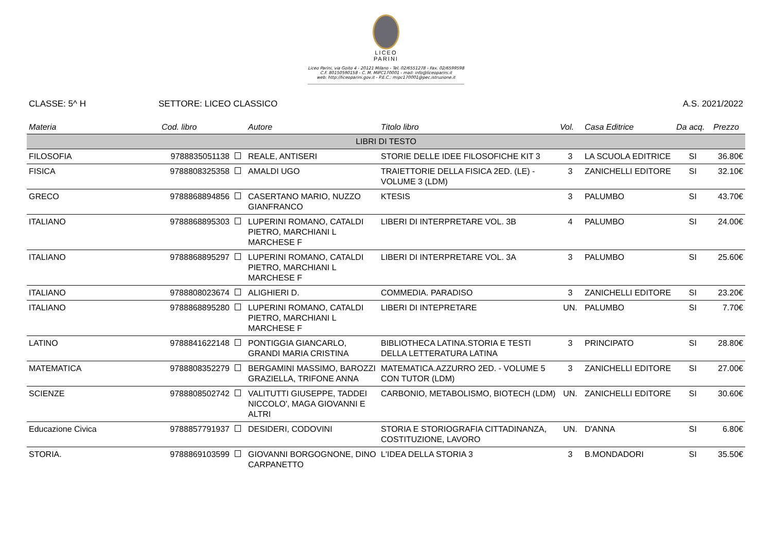LICEO
PARINI
Liceo Parini, via Goito 4 - 20121 Milano - Tel. 02/6551278 - Fax. 02/6599598
C.F. 80150590158 - C. M. MIPC170001 - mail: info@liceoparini.it
web: http://liceoparini.gov.it - P.E.C.: mipc170001@pec.istruzione.it
CLASSE: 5^ H SETTORE: LICEO CLASSICO A.S. 2021/2022
| Materia | Cod. libro | Autore | Titolo libro | Vol. | Casa Editrice | Da acq. | Prezzo |
| --- | --- | --- | --- | --- | --- | --- | --- |
| LIBRI DI TESTO | | | | | | | |
| FILOSOFIA | 9788835051138 | REALE, ANTISERI | STORIE DELLE IDEE FILOSOFICHE KIT 3 | 3 | LA SCUOLA EDITRICE | SI | 36.80€ |
| FISICA | 9788808325358 | AMALDI UGO | TRAIETTORIE DELLA FISICA 2ED. (LE) - VOLUME 3 (LDM) | 3 | ZANICHELLI EDITORE | SI | 32.10€ |
| GRECO | 9788868894856 | CASERTANO MARIO, NUZZO GIANFRANCO | KTESIS | 3 | PALUMBO | SI | 43.70€ |
| ITALIANO | 9788868895303 | LUPERINI ROMANO, CATALDI PIETRO, MARCHIANI L MARCHESE F | LIBERI DI INTERPRETARE VOL. 3B | 4 | PALUMBO | SI | 24.00€ |
| ITALIANO | 9788868895297 | LUPERINI ROMANO, CATALDI PIETRO, MARCHIANI L MARCHESE F | LIBERI DI INTERPRETARE VOL. 3A | 3 | PALUMBO | SI | 25.60€ |
| ITALIANO | 9788808023674 | ALIGHIERI D. | COMMEDIA. PARADISO | 3 | ZANICHELLI EDITORE | SI | 23.20€ |
| ITALIANO | 9788868895280 | LUPERINI ROMANO, CATALDI PIETRO, MARCHIANI L MARCHESE F | LIBERI DI INTEPRETARE | UN. | PALUMBO | SI | 7.70€ |
| LATINO | 9788841622148 | PONTIGGIA GIANCARLO, GRANDI MARIA CRISTINA | BIBLIOTHECA LATINA.STORIA E TESTI DELLA LETTERATURA LATINA | 3 | PRINCIPATO | SI | 28.80€ |
| MATEMATICA | 9788808352279 | BERGAMINI MASSIMO, BAROZZI GRAZIELLA, TRIFONE ANNA | MATEMATICA.AZZURRO 2ED. - VOLUME 5 CON TUTOR (LDM) | 3 | ZANICHELLI EDITORE | SI | 27.00€ |
| SCIENZE | 9788808502742 | VALITUTTI GIUSEPPE, TADDEI NICCOLO', MAGA GIOVANNI E ALTRI | CARBONIO, METABOLISMO, BIOTECH (LDM) | UN. | ZANICHELLI EDITORE | SI | 30.60€ |
| Educazione Civica | 9788857791937 | DESIDERI, CODOVINI | STORIA E STORIOGRAFIA CITTADINANZA, COSTITUZIONE, LAVORO | UN. | D'ANNA | SI | 6.80€ |
| STORIA. | 9788869103599 | GIOVANNI BORGOGNONE, DINO CARPANETTO | L'IDEA DELLA STORIA 3 | 3 | B.MONDADORI | SI | 35.50€ |